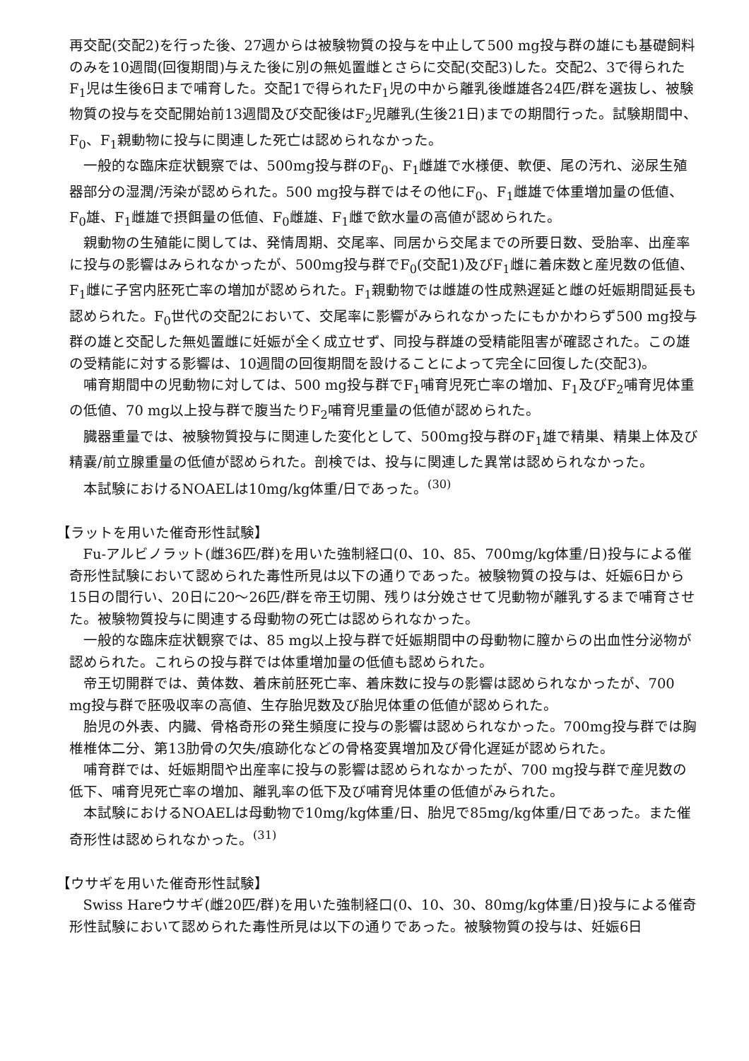再交配(交配2)を行った後、27週からは被験物質の投与を中止して500 mg投与群の雄にも基礎飼料のみを10週間(回復期間)与えた後に別の無処置雌とさらに交配(交配3)した。交配2、3で得られたF<sub>1</sub>児は生後6日まで哺育した。交配1で得られたF<sub>1</sub>児の中から離乳後雌雄各24匹/群を選抜し、被験物質の投与を交配開始前13週間及び交配後はF<sub>2</sub>児離乳(生後21日)までの期間行った。試験期間中、F<sub>0</sub>、F<sub>1</sub>親動物に投与に関連した死亡は認められなかった。
一般的な臨床症状観察では、500mg投与群のF<sub>0</sub>、F<sub>1</sub>雌雄で水様便、軟便、尾の汚れ、泌尿生殖器部分の湿潤/汚染が認められた。500 mg投与群ではその他にF<sub>0</sub>、F<sub>1</sub>雌雄で体重増加量の低値、F<sub>0</sub>雄、F<sub>1</sub>雌雄で摂餌量の低値、F<sub>0</sub>雌雄、F<sub>1</sub>雌で飲水量の高値が認められた。
親動物の生殖能に関しては、発情周期、交尾率、同居から交尾までの所要日数、受胎率、出産率に投与の影響はみられなかったが、500mg投与群でF<sub>0</sub>(交配1)及びF<sub>1</sub>雌に着床数と産児数の低値、F<sub>1</sub>雌に子宮内胚死亡率の増加が認められた。F<sub>1</sub>親動物では雌雄の性成熟遅延と雌の妊娠期間延長も認められた。F<sub>0</sub>世代の交配2において、交尾率に影響がみられなかったにもかかわらず500 mg投与群の雄と交配した無処置雌に妊娠が全く成立せず、同投与群雄の受精能阻害が確認された。この雄の受精能に対する影響は、10週間の回復期間を設けることによって完全に回復した(交配3)。
哺育期間中の児動物に対しては、500 mg投与群でF<sub>1</sub>哺育児死亡率の増加、F<sub>1</sub>及びF<sub>2</sub>哺育児体重の低値、70 mg以上投与群で腹当たりF<sub>2</sub>哺育児重量の低値が認められた。
臓器重量では、被験物質投与に関連した変化として、500mg投与群のF<sub>1</sub>雄で精巣、精巣上体及び精嚢/前立腺重量の低値が認められた。剖検では、投与に関連した異常は認められなかった。
本試験におけるNOAELは10mg/kg体重/日であった。<sup>(30)</sup>
【ラットを用いた催奇形性試験】
Fu-アルビノラット(雌36匹/群)を用いた強制経口(0、10、85、700mg/kg体重/日)投与による催奇形性試験において認められた毒性所見は以下の通りであった。被験物質の投与は、妊娠6日から15日の間行い、20日に20～26匹/群を帝王切開、残りは分娩させて児動物が離乳するまで哺育させた。被験物質投与に関連する母動物の死亡は認められなかった。
一般的な臨床症状観察では、85 mg以上投与群で妊娠期間中の母動物に膣からの出血性分泌物が認められた。これらの投与群では体重増加量の低値も認められた。
帝王切開群では、黄体数、着床前胚死亡率、着床数に投与の影響は認められなかったが、700 mg投与群で胚吸収率の高値、生存胎児数及び胎児体重の低値が認められた。
胎児の外表、内臓、骨格奇形の発生頻度に投与の影響は認められなかった。700mg投与群では胸椎椎体二分、第13肋骨の欠失/痕跡化などの骨格変異増加及び骨化遅延が認められた。
哺育群では、妊娠期間や出産率に投与の影響は認められなかったが、700 mg投与群で産児数の低下、哺育児死亡率の増加、離乳率の低下及び哺育児体重の低値がみられた。
本試験におけるNOAELは母動物で10mg/kg体重/日、胎児で85mg/kg体重/日であった。また催奇形性は認められなかった。<sup>(31)</sup>
【ウサギを用いた催奇形性試験】
Swiss Hareウサギ(雌20匹/群)を用いた強制経口(0、10、30、80mg/kg体重/日)投与による催奇形性試験において認められた毒性所見は以下の通りであった。被験物質の投与は、妊娠6日